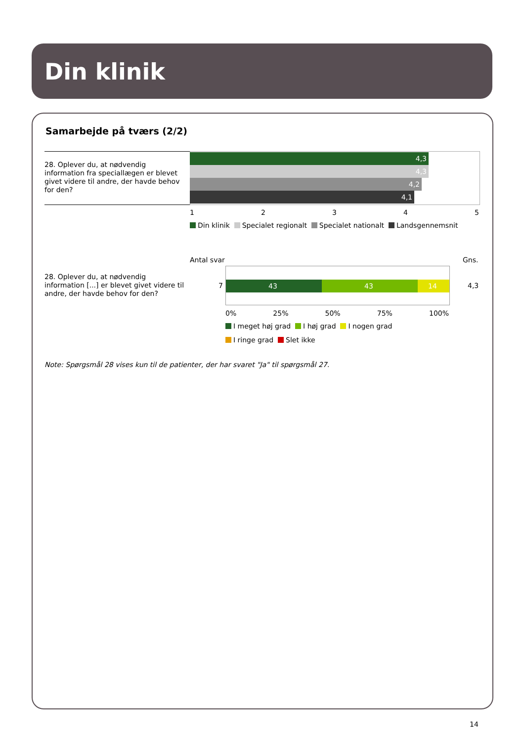Din klinik
Samarbejde på tværs (2/2)
28. Oplever du, at nødvendig information fra speciallægen er blevet givet videre til andre, der havde behov for den?
4,3
4,3
4,2
4,1
1 2 3 4 5
Din klinik Specialet regionalt Specialet nationalt Landsgennemsnit
Antal svar Gns.
28. Oplever du, at nødvendig information [...] er blevet givet videre til andre, der havde behov for den?
7 43 43 14 4,3
0% 25% 50% 75% 100%
I meget høj grad I høj grad I nogen grad
I ringe grad Slet ikke
Note: Spørgsmål 28 vises kun til de patienter, der har svaret "Ja" til spørgsmål 27.
14